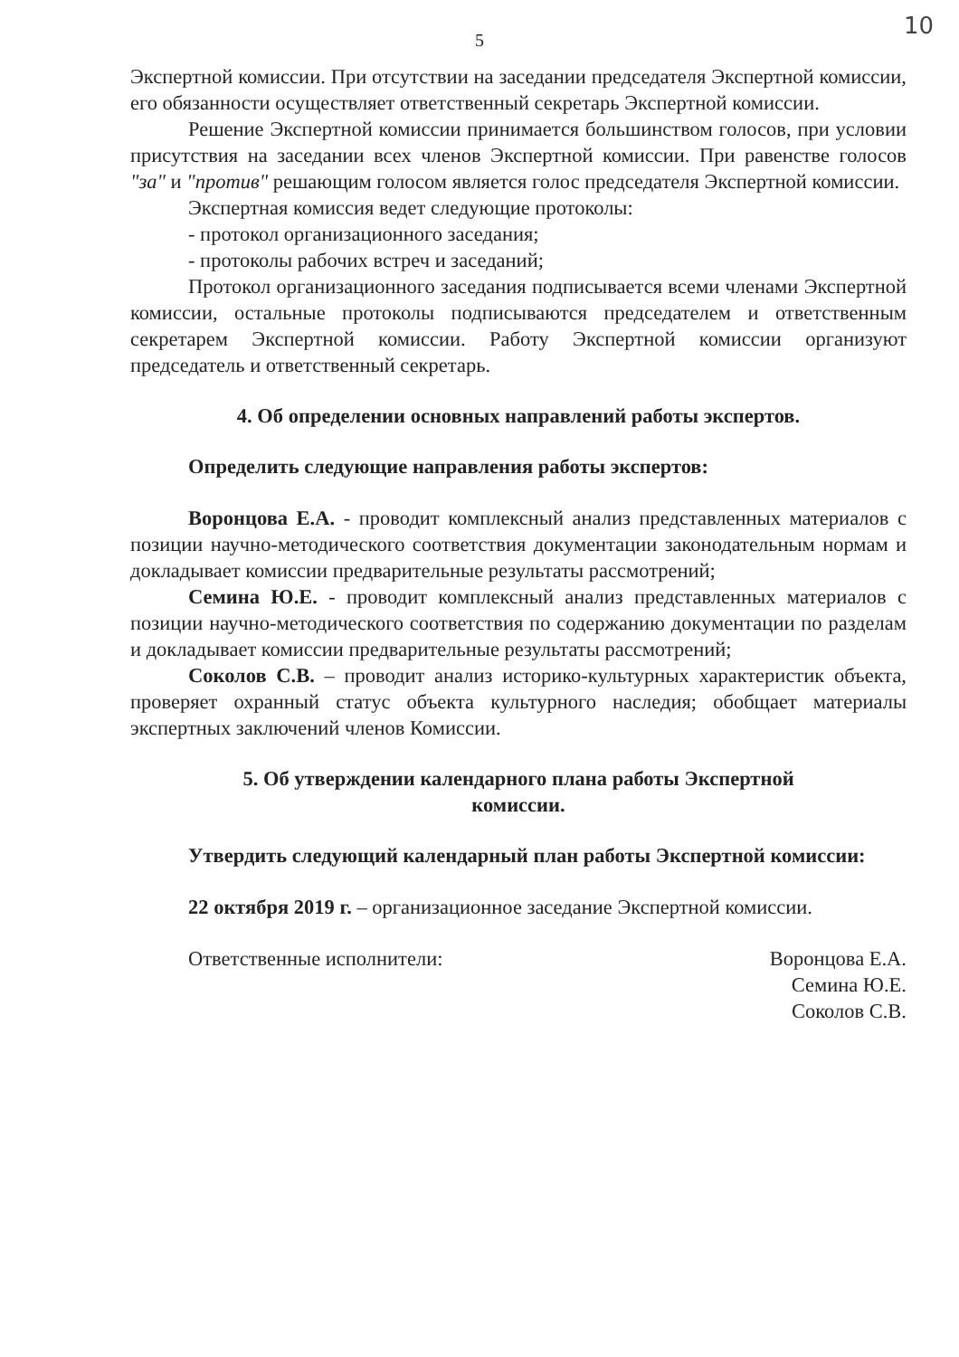5
10
Экспертной комиссии. При отсутствии на заседании председателя Экспертной комиссии, его обязанности осуществляет ответственный секретарь Экспертной комиссии.
Решение Экспертной комиссии принимается большинством голосов, при условии присутствия на заседании всех членов Экспертной комиссии. При равенстве голосов "за" и "против" решающим голосом является голос председателя Экспертной комиссии.
Экспертная комиссия ведет следующие протоколы:
- протокол организационного заседания;
- протоколы рабочих встреч и заседаний;
Протокол организационного заседания подписывается всеми членами Экспертной комиссии, остальные протоколы подписываются председателем и ответственным секретарем Экспертной комиссии. Работу Экспертной комиссии организуют председатель и ответственный секретарь.
4. Об определении основных направлений работы экспертов.
Определить следующие направления работы экспертов:
Воронцова Е.А. - проводит комплексный анализ представленных материалов с позиции научно-методического соответствия документации законодательным нормам и докладывает комиссии предварительные результаты рассмотрений;
Семина Ю.Е. - проводит комплексный анализ представленных материалов с позиции научно-методического соответствия по содержанию документации по разделам и докладывает комиссии предварительные результаты рассмотрений;
Соколов С.В. – проводит анализ историко-культурных характеристик объекта, проверяет охранный статус объекта культурного наследия; обобщает материалы экспертных заключений членов Комиссии.
5. Об утверждении календарного плана работы Экспертной
комиссии.
Утвердить следующий календарный план работы Экспертной комиссии:
22 октября 2019 г. – организационное заседание Экспертной комиссии.
Ответственные исполнители: Воронцова Е.А.
Семина Ю.Е.
Соколов С.В.